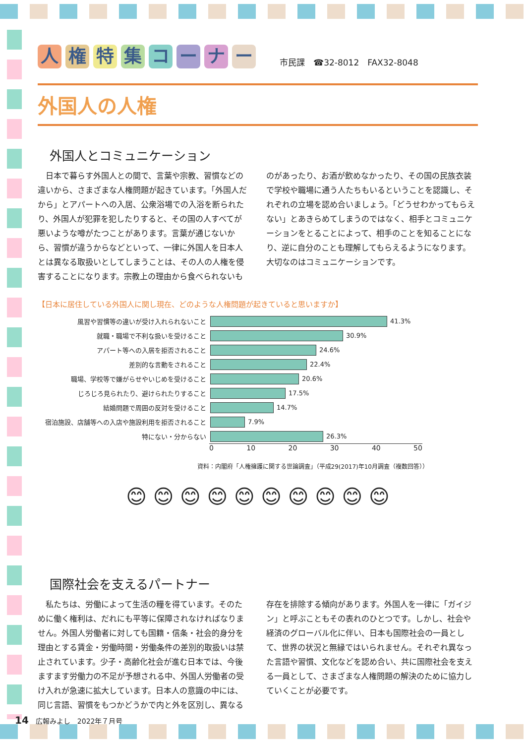人権特集コーナー
市民課　☎32-8012　FAX32-8048
外国人の人権
外国人とコミュニケーション
　日本で暮らす外国人との間で、言葉や宗教、習慣などの違いから、さまざまな人権問題が起きています。「外国人だから」とアパートへの入居、公衆浴場での入浴を断られたり、外国人が犯罪を犯したりすると、その国の人すべてが悪いような噂がたつことがあります。言葉が通じないから、習慣が違うからなどといって、一律に外国人を日本人とは異なる取扱いとしてしまうことは、その人の人権を侵害することになります。宗教上の理由から食べられないものがあったり、お酒が飲めなかったり、その国の民族衣装で学校や職場に通う人たちもいるということを認識し、それぞれの立場を認め合いましょう。「どうせわかってもらえない」とあきらめてしまうのではなく、相手とコミュニケーションをとることによって、相手のことを知ることになり、逆に自分のことも理解してもらえるようになります。大切なのはコミュニケーションです。
【日本に居住している外国人に関し現在、どのような人権問題が起きていると思いますか】
風習や習慣等の違いが受け入れられないこと 41.3%
就職・職場で不利な扱いを受けること 30.9%
アパート等への入居を拒否されること 24.6%
差別的な言動をされること 22.4%
職場、学校等で嫌がらせやいじめを受けること 20.6%
じろじろ見られたり、避けられたりすること 17.5%
結婚問題で周囲の反対を受けること 14.7%
宿泊施設、店舗等への入店や施設利用を拒否されること 7.9%
特にない・分からない 26.3%
0 10 20 30 40 50
資料：内閣府「人権擁護に関する世論調査」（平成29(2017)年10月調査（複数回答））
😊 😊 😊 😊 😊 😊 😊 😊 😊 😊
国際社会を支えるパートナー
　私たちは、労働によって生活の糧を得ています。そのために働く権利は、だれにも平等に保障されなければなりません。外国人労働者に対しても国籍・信条・社会的身分を理由とする賃金・労働時間・労働条件の差別的取扱いは禁止されています。少子・高齢化社会が進む日本では、今後ますます労働力の不足が予想される中、外国人労働者の受け入れが急速に拡大しています。日本人の意識の中には、同じ言語、習慣をもつかどうかで内と外を区別し、異なる存在を排除する傾向があります。外国人を一律に「ガイジン」と呼ぶこともその表れのひとつです。しかし、社会や経済のグローバル化に伴い、日本も国際社会の一員として、世界の状況と無縁ではいられません。それぞれ異なった言語や習慣、文化などを認め合い、共に国際社会を支える一員として、さまざまな人権問題の解決のために協力していくことが必要です。
14　広報みよし　2022年７月号